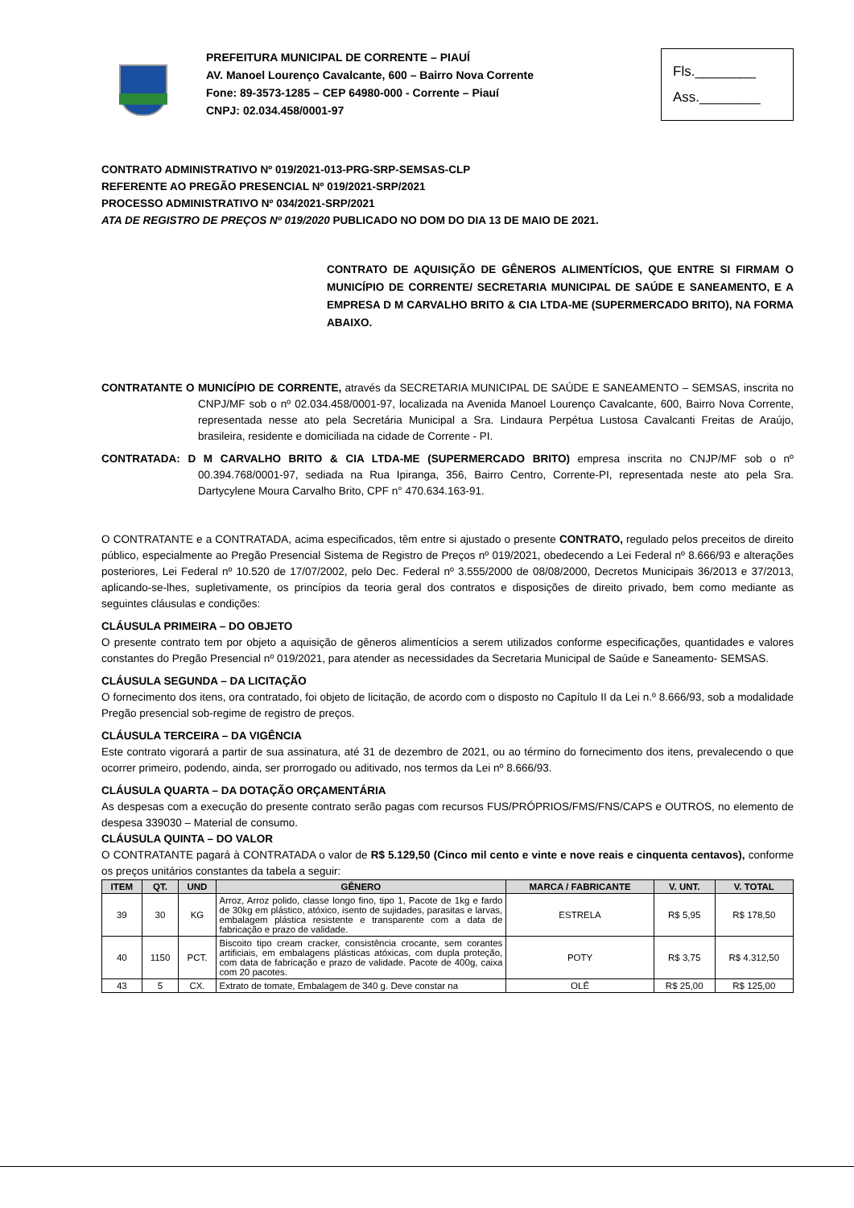PREFEITURA MUNICIPAL DE CORRENTE – PIAUÍ
AV. Manoel Lourenço Cavalcante, 600 – Bairro Nova Corrente
Fone: 89-3573-1285 – CEP 64980-000 - Corrente – Piauí
CNPJ: 02.034.458/0001-97
Fls.________
Ass.________
CONTRATO ADMINISTRATIVO Nº 019/2021-013-PRG-SRP-SEMSAS-CLP
REFERENTE AO PREGÃO PRESENCIAL Nº 019/2021-SRP/2021
PROCESSO ADMINISTRATIVO Nº 034/2021-SRP/2021
ATA DE REGISTRO DE PREÇOS Nº 019/2020 PUBLICADO NO DOM DO DIA 13 DE MAIO DE 2021.
CONTRATO DE AQUISIÇÃO DE GÊNEROS ALIMENTÍCIOS, QUE ENTRE SI FIRMAM O MUNICÍPIO DE CORRENTE/ SECRETARIA MUNICIPAL DE SAÚDE E SANEAMENTO, E A EMPRESA D M CARVALHO BRITO & CIA LTDA-ME (SUPERMERCADO BRITO), NA FORMA ABAIXO.
CONTRATANTE O MUNICÍPIO DE CORRENTE, através da SECRETARIA MUNICIPAL DE SAÚDE E SANEAMENTO – SEMSAS, inscrita no CNPJ/MF sob o nº 02.034.458/0001-97, localizada na Avenida Manoel Lourenço Cavalcante, 600, Bairro Nova Corrente, representada nesse ato pela Secretária Municipal a Sra. Lindaura Perpétua Lustosa Cavalcanti Freitas de Araújo, brasileira, residente e domiciliada na cidade de Corrente - PI.
CONTRATADA: D M CARVALHO BRITO & CIA LTDA-ME (SUPERMERCADO BRITO) empresa inscrita no CNJP/MF sob o nº 00.394.768/0001-97, sediada na Rua Ipiranga, 356, Bairro Centro, Corrente-PI, representada neste ato pela Sra. Dartycylene Moura Carvalho Brito, CPF n° 470.634.163-91.
O CONTRATANTE e a CONTRATADA, acima especificados, têm entre si ajustado o presente CONTRATO, regulado pelos preceitos de direito público, especialmente ao Pregão Presencial Sistema de Registro de Preços nº 019/2021, obedecendo a Lei Federal nº 8.666/93 e alterações posteriores, Lei Federal nº 10.520 de 17/07/2002, pelo Dec. Federal nº 3.555/2000 de 08/08/2000, Decretos Municipais 36/2013 e 37/2013, aplicando-se-lhes, supletivamente, os princípios da teoria geral dos contratos e disposições de direito privado, bem como mediante as seguintes cláusulas e condições:
CLÁUSULA PRIMEIRA – DO OBJETO
O presente contrato tem por objeto a aquisição de gêneros alimentícios a serem utilizados conforme especificações, quantidades e valores constantes do Pregão Presencial nº 019/2021, para atender as necessidades da Secretaria Municipal de Saúde e Saneamento- SEMSAS.
CLÁUSULA SEGUNDA – DA LICITAÇÃO
O fornecimento dos itens, ora contratado, foi objeto de licitação, de acordo com o disposto no Capítulo II da Lei n.º 8.666/93, sob a modalidade Pregão presencial sob-regime de registro de preços.
CLÁUSULA TERCEIRA – DA VIGÊNCIA
Este contrato vigorará a partir de sua assinatura, até 31 de dezembro de 2021, ou ao término do fornecimento dos itens, prevalecendo o que ocorrer primeiro, podendo, ainda, ser prorrogado ou aditivado, nos termos da Lei nº 8.666/93.
CLÁUSULA QUARTA – DA DOTAÇÃO ORÇAMENTÁRIA
As despesas com a execução do presente contrato serão pagas com recursos FUS/PRÓPRIOS/FMS/FNS/CAPS e OUTROS, no elemento de despesa 339030 – Material de consumo.
CLÁUSULA QUINTA – DO VALOR
O CONTRATANTE pagará à CONTRATADA o valor de R$ 5.129,50 (Cinco mil cento e vinte e nove reais e cinquenta centavos), conforme os preços unitários constantes da tabela a seguir:
| ITEM | QT. | UND | GÊNERO | MARCA / FABRICANTE | V. UNT. | V. TOTAL |
| --- | --- | --- | --- | --- | --- | --- |
| 39 | 30 | KG | Arroz, Arroz polido, classe longo fino, tipo 1, Pacote de 1kg e fardo de 30kg em plástico, atóxico, isento de sujidades, parasitas e larvas, embalagem plástica resistente e transparente com a data de fabricação e prazo de validade. | ESTRELA | R$ 5,95 | R$ 178,50 |
| 40 | 1150 | PCT. | Biscoito tipo cream cracker, consistência crocante, sem corantes artificiais, em embalagens plásticas atóxicas, com dupla proteção, com data de fabricação e prazo de validade. Pacote de 400g, caixa com 20 pacotes. | POTY | R$ 3,75 | R$ 4.312,50 |
| 43 | 5 | CX. | Extrato de tomate, Embalagem de 340 g. Deve constar na | OLÉ | R$ 25,00 | R$ 125,00 |